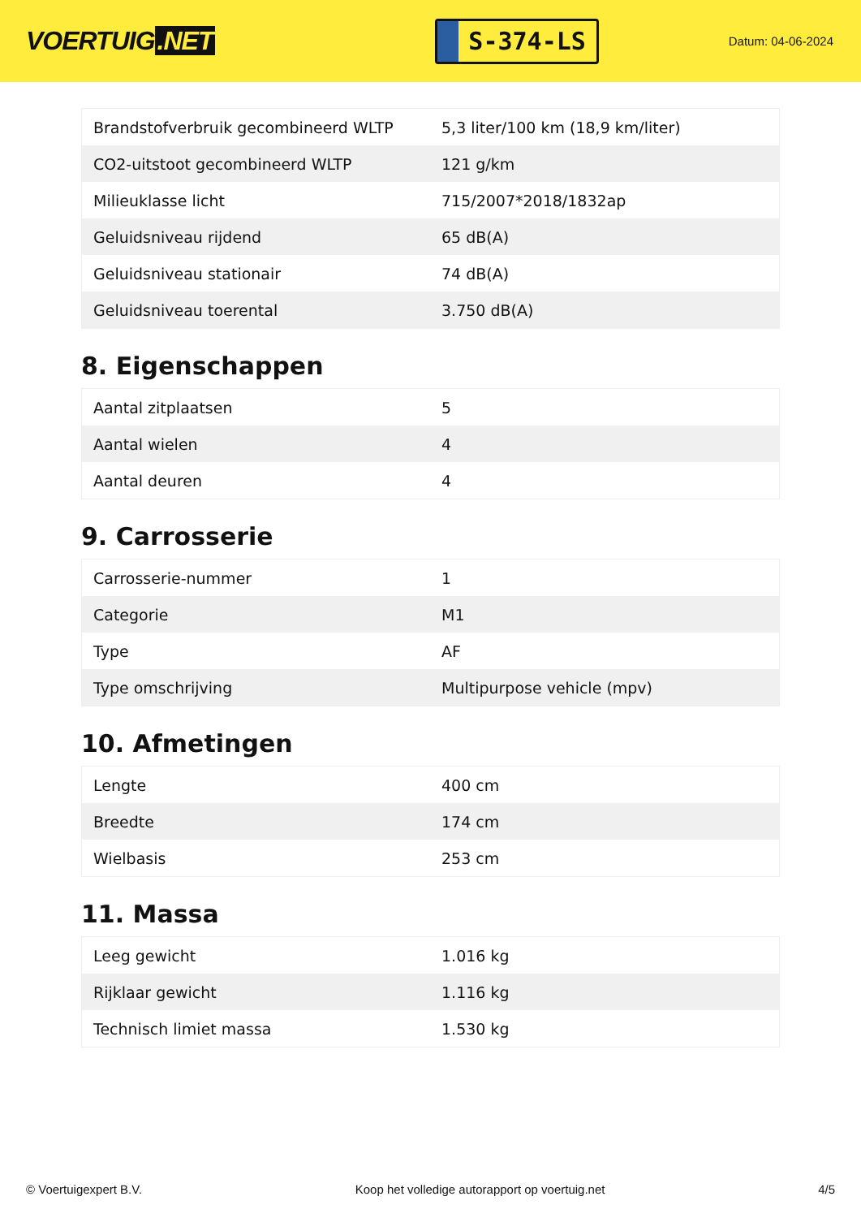VOERTUIG.NET
S-374-LS
Datum: 04-06-2024
| Brandstofverbruik gecombineerd WLTP | 5,3 liter/100 km (18,9 km/liter) |
| CO2-uitstoot gecombineerd WLTP | 121 g/km |
| Milieuklasse licht | 715/2007*2018/1832ap |
| Geluidsniveau rijdend | 65 dB(A) |
| Geluidsniveau stationair | 74 dB(A) |
| Geluidsniveau toerental | 3.750 dB(A) |
8. Eigenschappen
| Aantal zitplaatsen | 5 |
| Aantal wielen | 4 |
| Aantal deuren | 4 |
9. Carrosserie
| Carrosserie-nummer | 1 |
| Categorie | M1 |
| Type | AF |
| Type omschrijving | Multipurpose vehicle (mpv) |
10. Afmetingen
| Lengte | 400 cm |
| Breedte | 174 cm |
| Wielbasis | 253 cm |
11. Massa
| Leeg gewicht | 1.016 kg |
| Rijklaar gewicht | 1.116 kg |
| Technisch limiet massa | 1.530 kg |
© Voertuigexpert B.V. Koop het volledige autorapport op voertuig.net 4/5